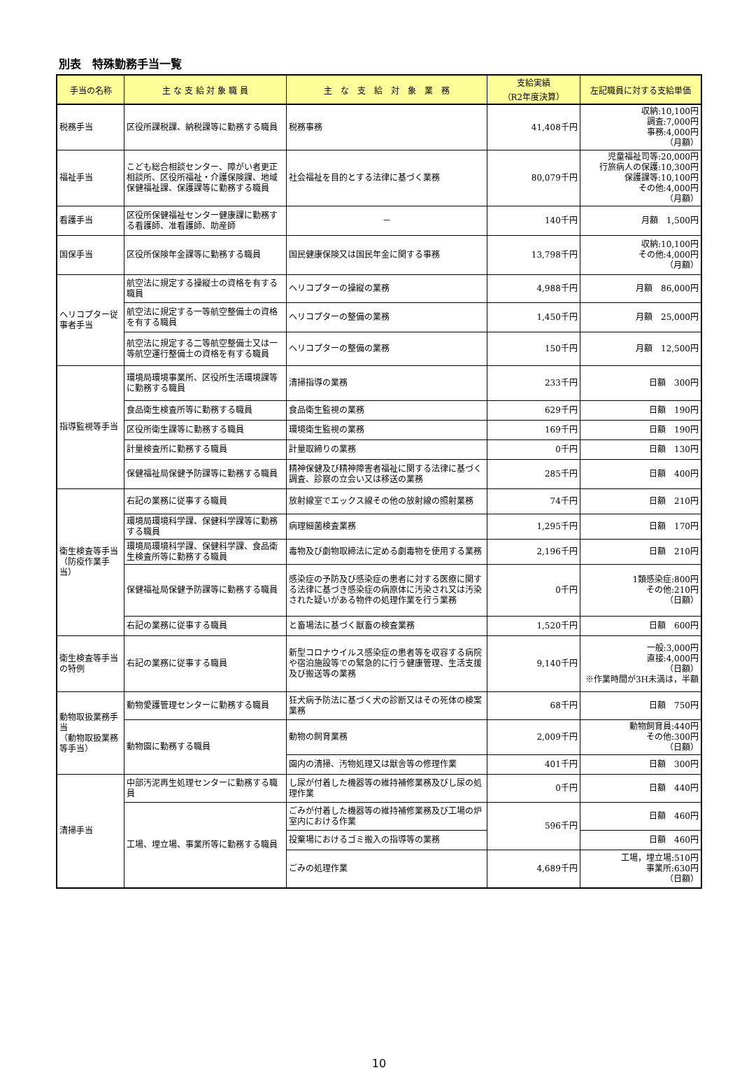別表　特殊勤務手当一覧
| 手当の名称 | 主 な 支 給 対 象 職 員 | 主 な 支 給 対 象 業 務 | 支給実績 （R2年度決算） | 左記職員に対する支給単価 |
| --- | --- | --- | --- | --- |
| 税務手当 | 区役所課税課、納税課等に勤務する職員 | 税務事務 | 41,408千円 | 収納:10,100円 調査:7,000円 事務:4,000円 （月額） |
| 福祉手当 | こども総合相談センター、障がい者更正相談所、区役所福祉・介護保険課、地域保健福祉課、保護課等に勤務する職員 | 社会福祉を目的とする法律に基づく業務 | 80,079千円 | 児童福祉司等:20,000円 行旅病人の保護:10,300円 保護課等:10,100円 その他:4,000円 （月額） |
| 看護手当 | 区役所保健福祉センター健康課に勤務する看護師、准看護師、助産師 | － | 140千円 | 月額 1,500円 |
| 国保手当 | 区役所保険年金課等に勤務する職員 | 国民健康保険又は国民年金に関する事務 | 13,798千円 | 収納:10,100円 その他:4,000円 （月額） |
| ヘリコプター従事者手当 | 航空法に規定する操縦士の資格を有する職員 | ヘリコプターの操縦の業務 | 4,988千円 | 月額 86,000円 |
| | 航空法に規定する一等航空整備士の資格を有する職員 | ヘリコプターの整備の業務 | 1,450千円 | 月額 25,000円 |
| | 航空法に規定する二等航空整備士又は一等航空運行整備士の資格を有する職員 | ヘリコプターの整備の業務 | 150千円 | 月額 12,500円 |
| 指導監視等手当 | 環境局環境事業所、区役所生活環境課等に勤務する職員 | 清掃指導の業務 | 233千円 | 日額 300円 |
| | 食品衛生検査所等に勤務する職員 | 食品衛生監視の業務 | 629千円 | 日額 190円 |
| | 区役所衛生課等に勤務する職員 | 環境衛生監視の業務 | 169千円 | 日額 190円 |
| | 計量検査所に勤務する職員 | 計量取締りの業務 | 0千円 | 日額 130円 |
| | 保健福祉局保健予防課等に勤務する職員 | 精神保健及び精神障害者福祉に関する法律に基づく調査、診察の立会い又は移送の業務 | 285千円 | 日額 400円 |
| 衛生検査等手当 （防疫作業手当） | 右記の業務に従事する職員 | 放射線室でエックス線その他の放射線の照射業務 | 74千円 | 日額 210円 |
| | 環境局環境科学課、保健科学課等に勤務する職員 | 病理細菌検査業務 | 1,295千円 | 日額 170円 |
| | 環境局環境科学課、保健科学課、食品衛生検査所等に勤務する職員 | 毒物及び劇物取締法に定める劇毒物を使用する業務 | 2,196千円 | 日額 210円 |
| | 保健福祉局保健予防課等に勤務する職員 | 感染症の予防及び感染症の患者に対する医療に関する法律に基づき感染症の病原体に汚染され又は汚染された疑いがある物件の処理作業を行う業務 | 0千円 | 1類感染症:800円 その他:210円 （日額） |
| | 右記の業務に従事する職員 | と畜場法に基づく獣畜の検査業務 | 1,520千円 | 日額 600円 |
| 衛生検査等手当の特例 | 右記の業務に従事する職員 | 新型コロナウイルス感染症の患者等を収容する病院や宿泊施設等での緊急的に行う健康管理、生活支援及び搬送等の業務 | 9,140千円 | 一般:3,000円 直接:4,000円 （日額） ※作業時間が3H未満は，半額 |
| 動物取扱業務手当 （動物取扱業務等手当） | 動物愛護管理センターに勤務する職員 | 狂犬病予防法に基づく犬の診断又はその死体の検案業務 | 68千円 | 日額 750円 |
| | 動物園に勤務する職員 | 動物の飼育業務 | 2,009千円 | 動物飼育員:440円 その他:300円 （日額） |
| | | 園内の清掃、汚物処理又は獣舎等の修理作業 | 401千円 | 日額 300円 |
| 清掃手当 | 中部汚泥再生処理センターに勤務する職員 | し尿が付着した機器等の維持補修業務及びし尿の処理作業 | 0千円 | 日額 440円 |
| | 工場、埋立場、事業所等に勤務する職員 | ごみが付着した機器等の維持補修業務及び工場の炉室内における作業 | 596千円 | 日額 460円 |
| | | 投棄場におけるゴミ搬入の指導等の業務 | | 日額 460円 |
| | | ごみの処理作業 | 4,689千円 | 工場，埋立場:510円 事業所:630円 （日額） |
10